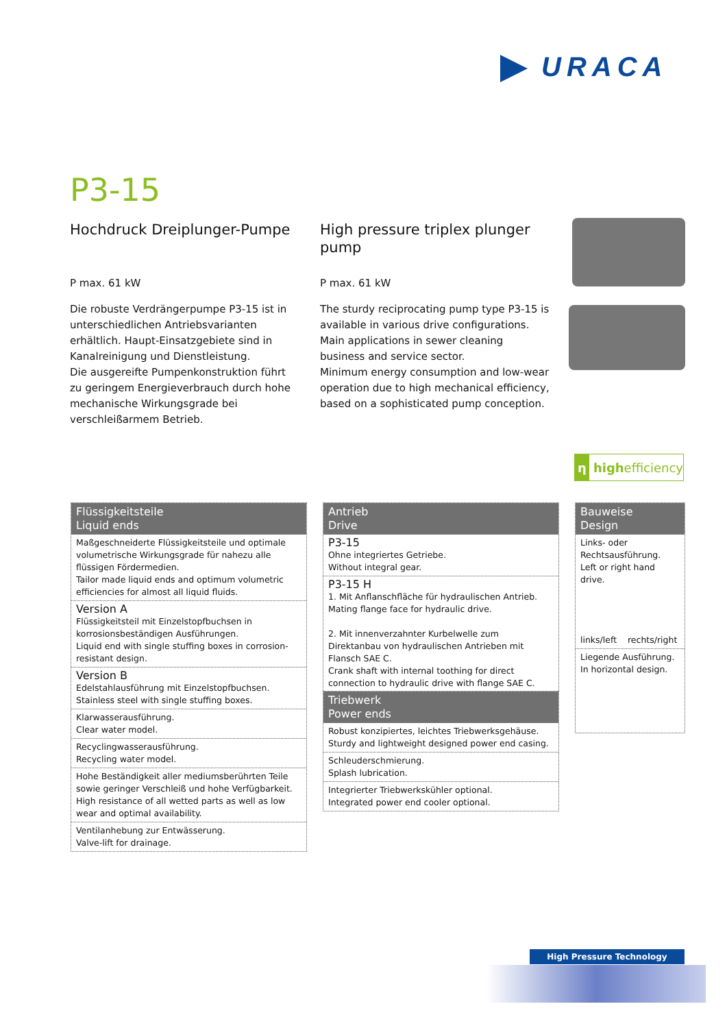URACA
P3-15
Hochdruck Dreiplunger-Pumpe
P max. 61 kW
Die robuste Verdrängerpumpe P3-15 ist in unterschiedlichen Antriebsvarianten erhältlich. Haupt-Einsatzgebiete sind in Kanalreinigung und Dienstleistung.
Die ausgereifte Pumpenkonstruktion führt zu geringem Energieverbrauch durch hohe mechanische Wirkungsgrade bei verschleißarmem Betrieb.
High pressure triplex plunger pump
P max. 61 kW
The sturdy reciprocating pump type P3-15 is available in various drive configurations.
Main applications in sewer cleaning business and service sector.
Minimum energy consumption and low-wear operation due to high mechanical efficiency, based on a sophisticated pump conception.
η highefficiency
Flüssigkeitsteile
Liquid ends
Maßgeschneiderte Flüssigkeitsteile und optimale volumetrische Wirkungsgrade für nahezu alle flüssigen Fördermedien.
Tailor made liquid ends and optimum volumetric efficiencies for almost all liquid fluids.
Version A
Flüssigkeitsteil mit Einzelstopfbuchsen in korrosionsbeständigen Ausführungen.
Liquid end with single stuffing boxes in corrosion-resistant design.
Version B
Edelstahlausführung mit Einzelstopfbuchsen.
Stainless steel with single stuffing boxes.
Klarwasserausführung.
Clear water model.
Recyclingwasserausführung.
Recycling water model.
Hohe Beständigkeit aller mediumsberührten Teile sowie geringer Verschleiß und hohe Verfügbarkeit.
High resistance of all wetted parts as well as low wear and optimal availability.
Ventilanhebung zur Entwässerung.
Valve-lift for drainage.
Antrieb
Drive
P3-15
Ohne integriertes Getriebe.
Without integral gear.
P3-15 H
1. Mit Anflanschfläche für hydraulischen Antrieb.
Mating flange face for hydraulic drive.
2. Mit innenverzahnter Kurbelwelle zum Direktanbau von hydraulischen Antrieben mit Flansch SAE C.
Crank shaft with internal toothing for direct connection to hydraulic drive with flange SAE C.
Triebwerk
Power ends
Robust konzipiertes, leichtes Triebwerksgehäuse.
Sturdy and lightweight designed power end casing.
Schleuderschmierung.
Splash lubrication.
Integrierter Triebwerkskühler optional.
Integrated power end cooler optional.
Bauweise
Design
Links- oder Rechtsausführung.
Left or right hand drive.
links/left rechts/right
Liegende Ausführung.
In horizontal design.
High Pressure Technology